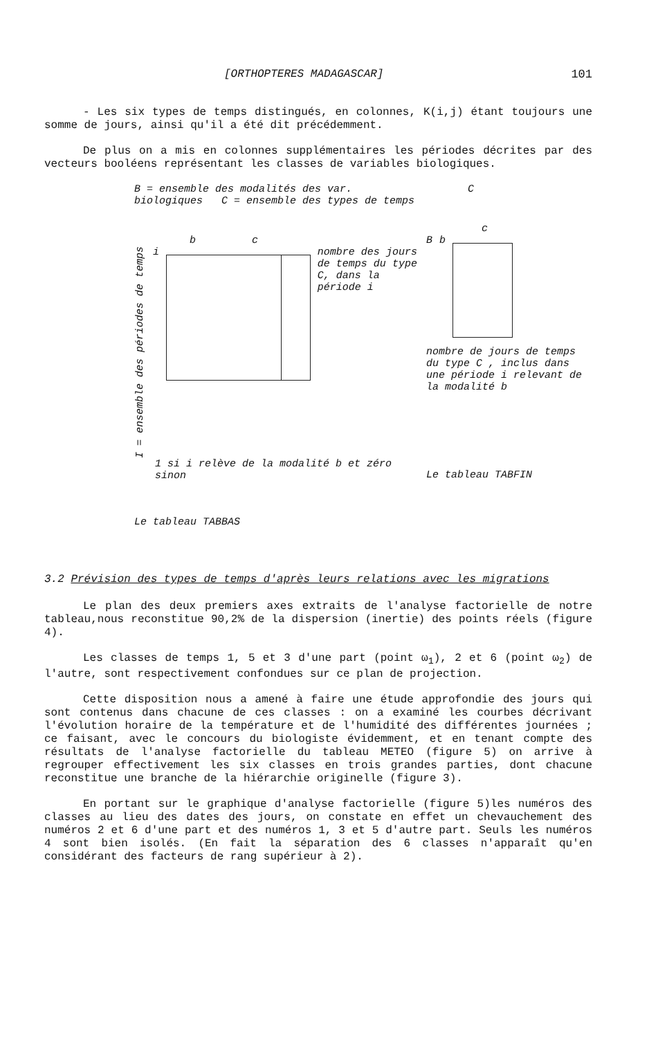[ORTHOPTERES MADAGASCAR] 101
- Les six types de temps distingués, en colonnes, K(i,j) étant toujours une somme de jours, ainsi qu'il a été dit précédemment.
De plus on a mis en colonnes supplémentaires les périodes décrites par des vecteurs booléens représentant les classes de variables biologiques.
B = ensemble des modalités des var. biologiques C = ensemble des types de temps
b c
I = ensemble des périodes de temps
i nombre des jours de temps du type C, dans la période i
1 si i relève de la modalité b et zéro sinon
Le tableau TABBAS
C
c
Bb
nombre de jours de temps du type C , inclus dans une période i relevant de la modalité b
Le tableau TABFIN
3.2 Prévision des types de temps d'après leurs relations avec les migrations
Le plan des deux premiers axes extraits de l'analyse factorielle de notre tableau,nous reconstitue 90,2% de la dispersion (inertie) des points réels (figure 4).
Les classes de temps 1, 5 et 3 d'une part (point ω<sub>1</sub>), 2 et 6 (point ω<sub>2</sub>) de l'autre, sont respectivement confondues sur ce plan de projection.
Cette disposition nous a amené à faire une étude approfondie des jours qui sont contenus dans chacune de ces classes : on a examiné les courbes décrivant l'évolution horaire de la température et de l'humidité des différentes journées ; ce faisant, avec le concours du biologiste évidemment, et en tenant compte des résultats de l'analyse factorielle du tableau METEO (figure 5) on arrive à regrouper effectivement les six classes en trois grandes parties, dont chacune reconstitue une branche de la hiérarchie originelle (figure 3).
En portant sur le graphique d'analyse factorielle (figure 5)les numéros des classes au lieu des dates des jours, on constate en effet un chevauchement des numéros 2 et 6 d'une part et des numéros 1, 3 et 5 d'autre part. Seuls les numéros 4 sont bien isolés. (En fait la séparation des 6 classes n'apparaît qu'en considérant des facteurs de rang supérieur à 2).